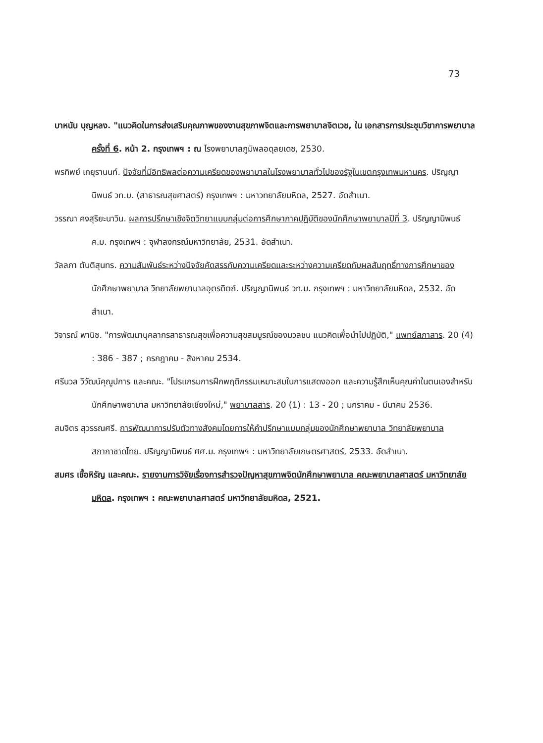73
บาหนัน บุญหลง. "แนวคิดในการส่งเสริมคุณภาพของงานสุขภาพจิตและการพยาบาลจิตเวช, ใน เอกสารการประชุมวิชาการพยาบาลครั้งที่ 6. หน้า 2. กรุงเทพฯ : ณ โรงพยาบาลภูมิพลอดุลยเดช, 2530.
พรทิพย์ เกยุรานนท์. ปัจจัยที่มีอิทธิพลต่อความเครียดของพยาบาลในโรงพยาบาลทั่วไปของรัฐในเขตกรุงเทพมหานคร. ปริญญานิพนธ์ วท.บ. (สาธารณสุขศาสตร์) กรุงเทพฯ : มหาวทยาลัยมหิดล, 2527. อัดสำเนา.
วรรณา คงสุริยะนาวิน. ผลการปรึกษาเชิงจิตวิทยาแบบกลุ่มต่อการศึกษาภาคปฏิบัติของนักศึกษาพยาบาลปีที่ 3. ปริญญานิพนธ์ ค.ม. กรุงเทพฯ : จุฬาลงกรณ์มหาวิทยาลัย, 2531. อัดสำเนา.
วัลลภา ตันติสุนทร. ความสัมพันธ์ระหว่างปัจจัยคัดสรรกับความเครียดและระหว่างความเครียดกับผลสัมฤทธิ์ทางการศึกษาของนักศึกษาพยาบาล วิทยาลัยพยาบาลอุตรดิตถ์. ปริญญานิพนธ์ วท.ม. กรุงเทพฯ : มหาวิทยาลัยมหิดล, 2532. อัดสำเนา.
วิจารณ์ พานิช. "การพัฒนาบุคลากรสาธารณสุขเพื่อความสุขสมบูรณ์ของมวลชน แนวคิดเพื่อนำไปปฏิบัติ," แพทย์สภาสาร. 20 (4) : 386 - 387 ; กรกฎาคม - สิงหาคม 2534.
ศรีนวล วิวัฒน์คุณูปการ และคณะ. "โปรแกรมการฝึกพฤติกรรมเหมาะสมในการแสดงออก และความรู้สึกเห็นคุณค่าในตนเองสำหรับนักศึกษาพยาบาล มหาวิทยาลัยเชียงใหม่," พยาบาลสาร. 20 (1) : 13 - 20 ; มกราคม - มีนาคม 2536.
สมจิตร สุวรรณศรี. การพัฒนาการปรับตัวทางสังคมโดยการให้คำปรึกษาแบบกลุ่มของนักศึกษาพยาบาล วิทยาลัยพยาบาลสภากาชาดไทย. ปริญญานิพนธ์ ศศ.ม. กรุงเทพฯ : มหาวิทยาลัยเกษตรศาสตร์, 2533. อัดสำเนา.
สมศร เชื้อหิรัญ และคณะ. รายงานการวิจัยเรื่องการสำรวจปัญหาสุขภาพจิตนักศึกษาพยาบาล คณะพยาบาลศาสตร์ มหาวิทยาลัยมหิดล. กรุงเทพฯ : คณะพยาบาลศาสตร์ มหาวิทยาลัยมหิดล, 2521.